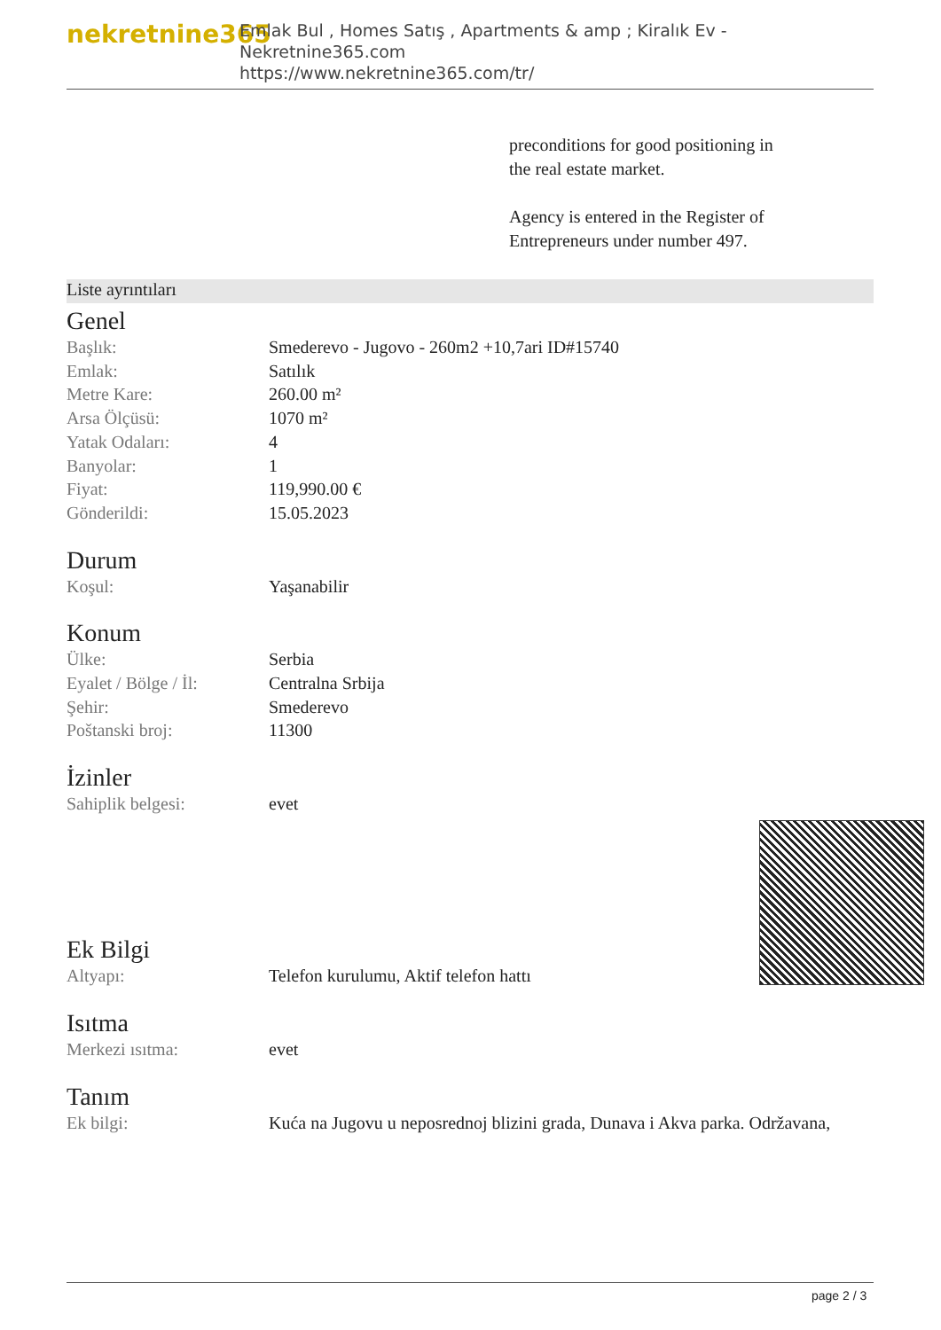nekretnine365
Emlak Bul , Homes Satış , Apartments & amp ; Kiralık Ev - Nekretnine365.com
https://www.nekretnine365.com/tr/
preconditions for good positioning in the real estate market.
Agency is entered in the Register of Entrepreneurs under number 497.
Liste ayrıntıları
Genel
| Başlık: | Smederevo - Jugovo - 260m2 +10,7ari ID#15740 |
| Emlak: | Satılık |
| Metre Kare: | 260.00 m² |
| Arsa Ölçüsü: | 1070 m² |
| Yatak Odaları: | 4 |
| Banyolar: | 1 |
| Fiyat: | 119,990.00 € |
| Gönderildi: | 15.05.2023 |
Durum
| Koşul: | Yaşanabilir |
Konum
| Ülke: | Serbia |
| Eyalet / Bölge / İl: | Centralna Srbija |
| Şehir: | Smederevo |
| Poštanski broj: | 11300 |
İzinler
| Sahiplik belgesi: | evet |
Ek Bilgi
| Altyapı: | Telefon kurulumu, Aktif telefon hattı |
Isıtma
| Merkezi ısıtma: | evet |
Tanım
| Ek bilgi: | Kuća na Jugovu u neposrednoj blizini grada, Dunava i Akva parka. Održavana, |
page 2 / 3